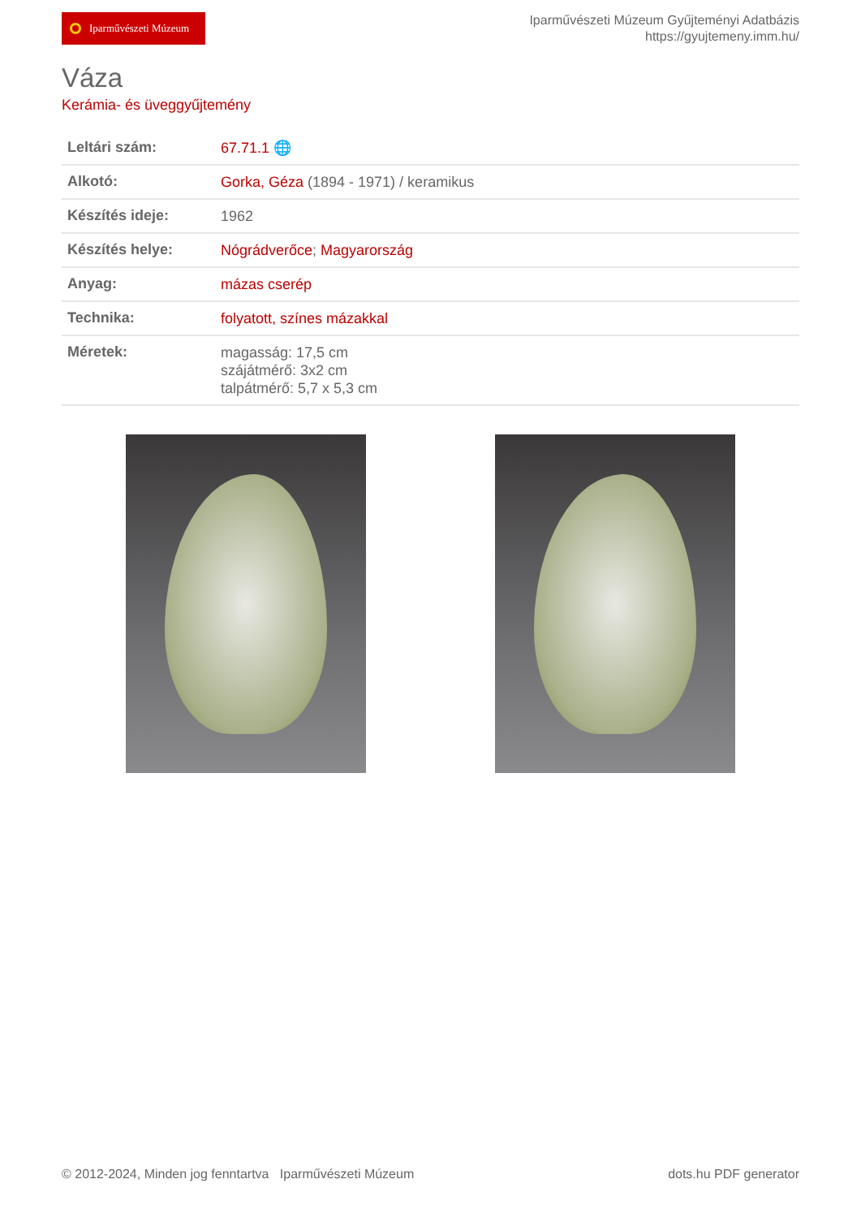Iparművészeti Múzeum
Iparművészeti Múzeum Gyűjteményi Adatbázis
https://gyujtemeny.imm.hu/
Váza
Kerámia- és üveggyűjtemény
| Leltári szám: | 67.71.1 🌐 |
| Alkotó: | Gorka, Géza (1894 - 1971) / keramikus |
| Készítés ideje: | 1962 |
| Készítés helye: | Nógrádverőce ; Magyarország |
| Anyag: | mázas cserép |
| Technika: | folyatott, színes mázakkal |
| Méretek: | magasság: 17,5 cm szájátmérő: 3x2 cm talpátmérő: 5,7 x 5,3 cm |
© 2012-2024, Minden jog fenntartva Iparművészeti Múzeum
dots.hu PDF generator